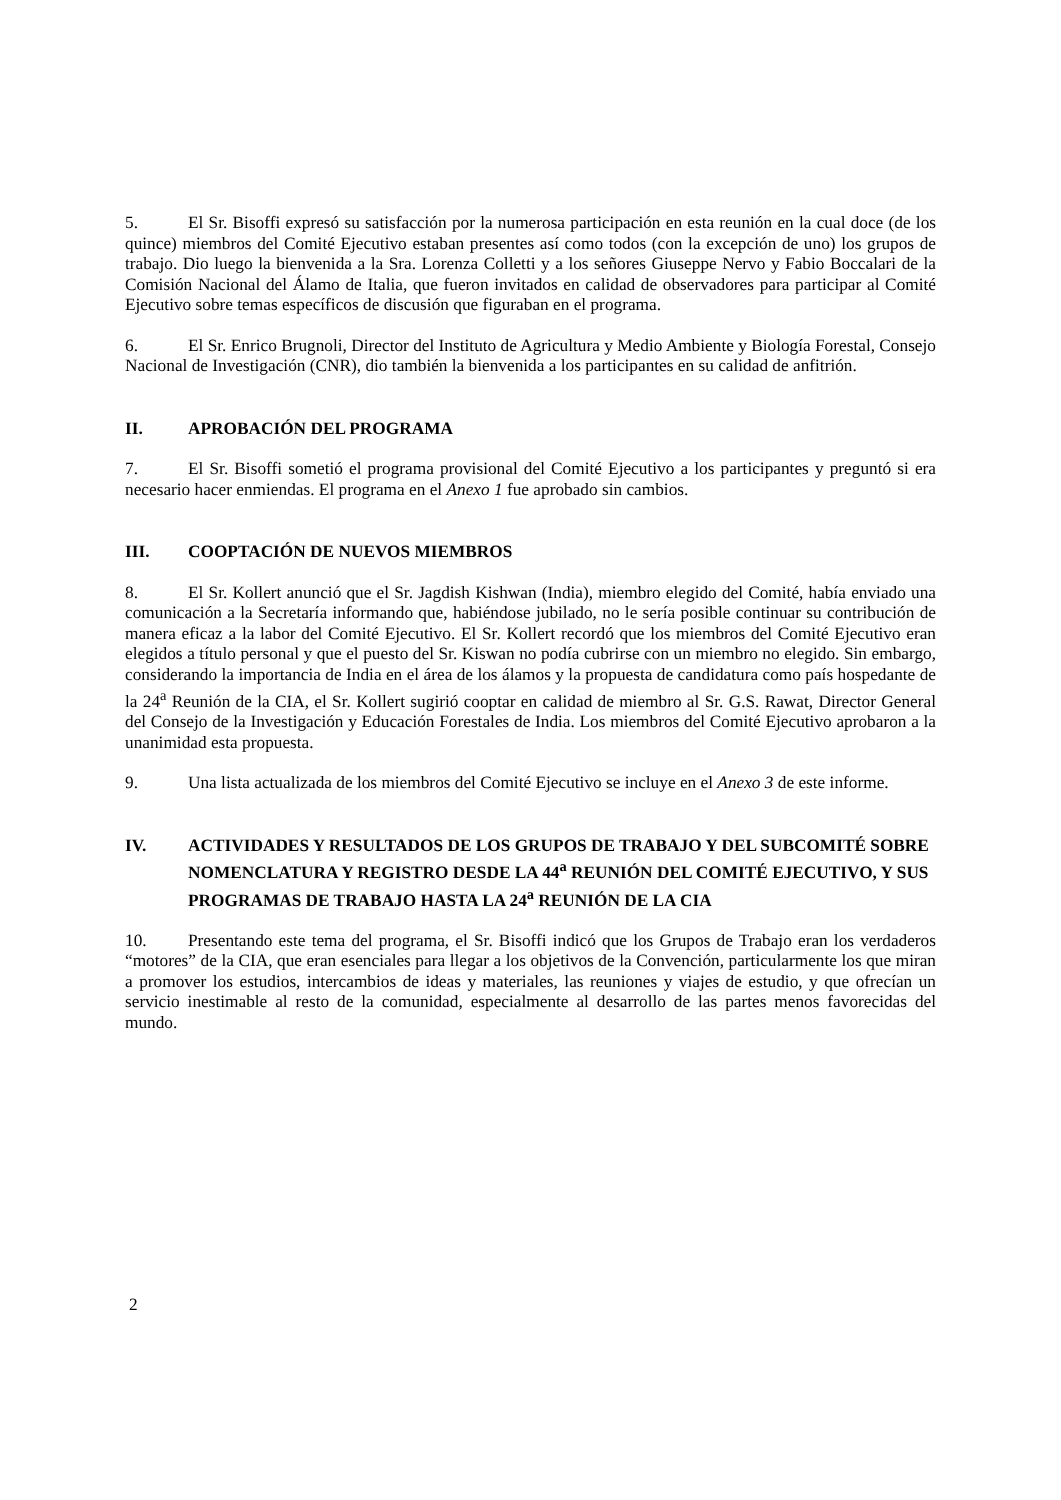5. El Sr. Bisoffi expresó su satisfacción por la numerosa participación en esta reunión en la cual doce (de los quince) miembros del Comité Ejecutivo estaban presentes así como todos (con la excepción de uno) los grupos de trabajo. Dio luego la bienvenida a la Sra. Lorenza Colletti y a los señores Giuseppe Nervo y Fabio Boccalari de la Comisión Nacional del Álamo de Italia, que fueron invitados en calidad de observadores para participar al Comité Ejecutivo sobre temas específicos de discusión que figuraban en el programa.
6. El Sr. Enrico Brugnoli, Director del Instituto de Agricultura y Medio Ambiente y Biología Forestal, Consejo Nacional de Investigación (CNR), dio también la bienvenida a los participantes en su calidad de anfitrión.
II. APROBACIÓN DEL PROGRAMA
7. El Sr. Bisoffi sometió el programa provisional del Comité Ejecutivo a los participantes y preguntó si era necesario hacer enmiendas. El programa en el Anexo 1 fue aprobado sin cambios.
III. COOPTACIÓN DE NUEVOS MIEMBROS
8. El Sr. Kollert anunció que el Sr. Jagdish Kishwan (India), miembro elegido del Comité, había enviado una comunicación a la Secretaría informando que, habiéndose jubilado, no le sería posible continuar su contribución de manera eficaz a la labor del Comité Ejecutivo. El Sr. Kollert recordó que los miembros del Comité Ejecutivo eran elegidos a título personal y que el puesto del Sr. Kiswan no podía cubrirse con un miembro no elegido. Sin embargo, considerando la importancia de India en el área de los álamos y la propuesta de candidatura como país hospedante de la 24<sup>a</sup> Reunión de la CIA, el Sr. Kollert sugirió cooptar en calidad de miembro al Sr. G.S. Rawat, Director General del Consejo de la Investigación y Educación Forestales de India. Los miembros del Comité Ejecutivo aprobaron a la unanimidad esta propuesta.
9. Una lista actualizada de los miembros del Comité Ejecutivo se incluye en el Anexo 3 de este informe.
IV. ACTIVIDADES Y RESULTADOS DE LOS GRUPOS DE TRABAJO Y DEL SUBCOMITÉ SOBRE NOMENCLATURA Y REGISTRO DESDE LA 44<sup>a</sup> REUNIÓN DEL COMITÉ EJECUTIVO, Y SUS PROGRAMAS DE TRABAJO HASTA LA 24<sup>a</sup> REUNIÓN DE LA CIA
10. Presentando este tema del programa, el Sr. Bisoffi indicó que los Grupos de Trabajo eran los verdaderos “motores” de la CIA, que eran esenciales para llegar a los objetivos de la Convención, particularmente los que miran a promover los estudios, intercambios de ideas y materiales, las reuniones y viajes de estudio, y que ofrecían un servicio inestimable al resto de la comunidad, especialmente al desarrollo de las partes menos favorecidas del mundo.
2